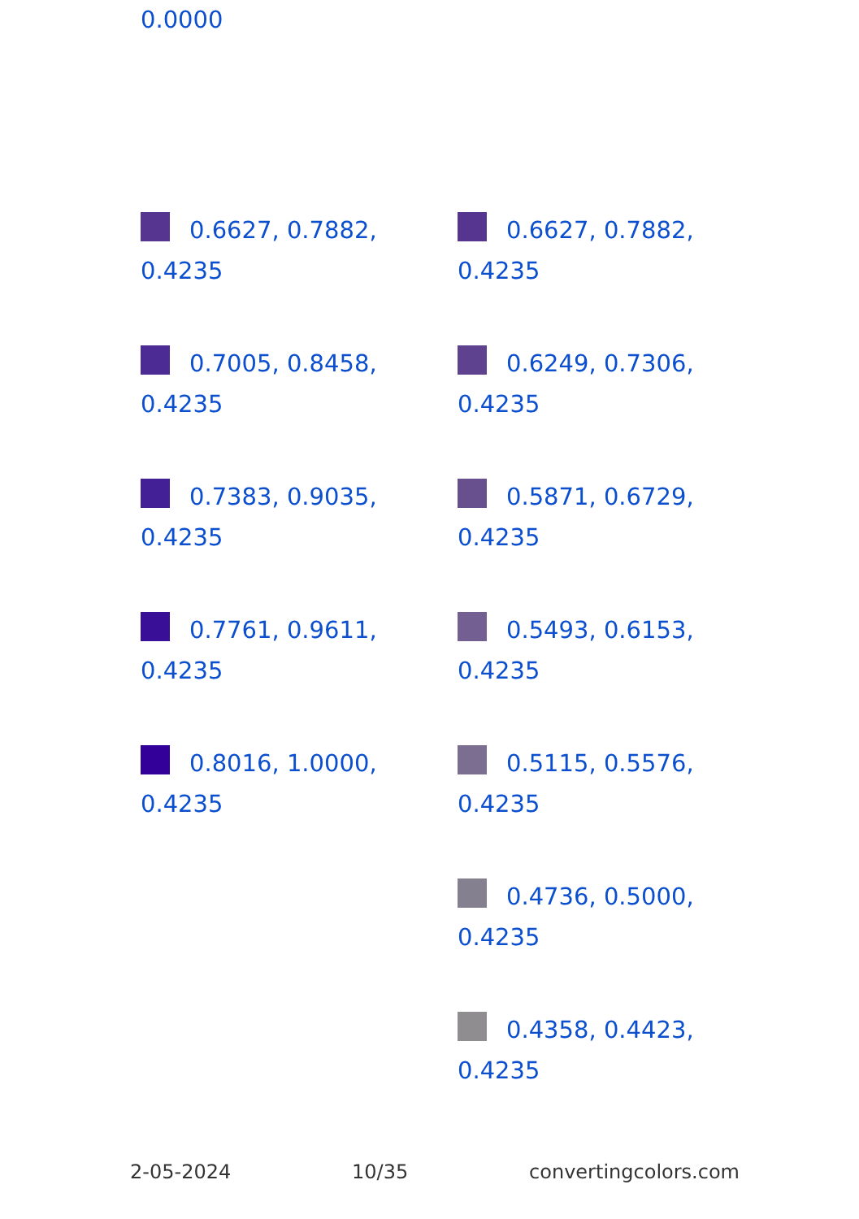0.0000
0.6627, 0.7882,
0.4235
0.7005, 0.8458,
0.4235
0.7383, 0.9035,
0.4235
0.7761, 0.9611,
0.4235
0.8016, 1.0000,
0.4235
0.6627, 0.7882,
0.4235
0.6249, 0.7306,
0.4235
0.5871, 0.6729,
0.4235
0.5493, 0.6153,
0.4235
0.5115, 0.5576,
0.4235
0.4736, 0.5000,
0.4235
0.4358, 0.4423,
0.4235
2-05-2024 10/35 convertingcolors.com